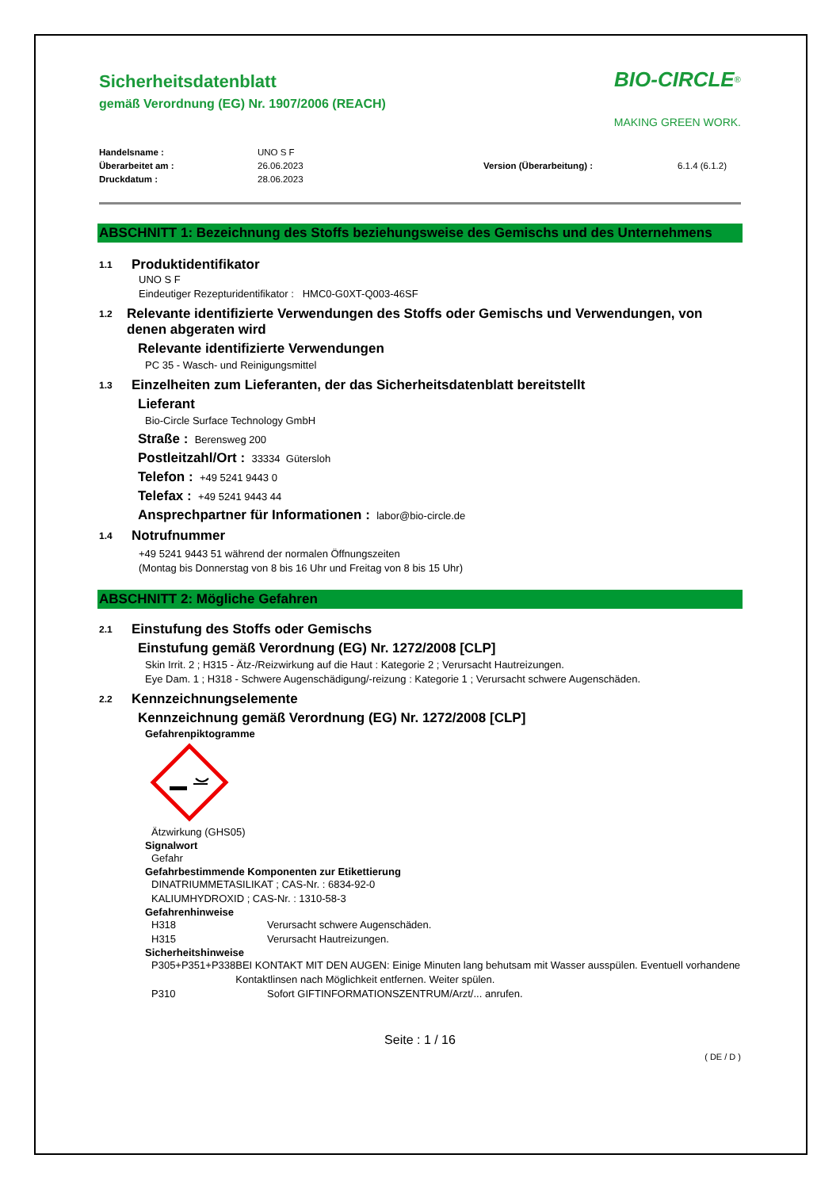Sicherheitsdatenblatt
gemäß Verordnung (EG) Nr. 1907/2006 (REACH)
BIO-CIRCLE<sup>®</sup>
MAKING GREEN WORK.
Handelsname : UNO S F Überarbeitet am : 26.06.2023 Version (Überarbeitung) : 6.1.4 (6.1.2) Druckdatum : 28.06.2023
ABSCHNITT 1: Bezeichnung des Stoffs beziehungsweise des Gemischs und des Unternehmens
1.1 Produktidentifikator
UNO S F
Eindeutiger Rezepturidentifikator : HMC0-G0XT-Q003-46SF
1.2 Relevante identifizierte Verwendungen des Stoffs oder Gemischs und Verwendungen, von denen abgeraten wird
Relevante identifizierte Verwendungen
PC 35 - Wasch- und Reinigungsmittel
1.3 Einzelheiten zum Lieferanten, der das Sicherheitsdatenblatt bereitstellt
Lieferant
Bio-Circle Surface Technology GmbH
Straße : Berensweg 200
Postleitzahl/Ort : 33334 Gütersloh
Telefon : +49 5241 9443 0
Telefax : +49 5241 9443 44
Ansprechpartner für Informationen : labor@bio-circle.de
1.4 Notrufnummer
+49 5241 9443 51 während der normalen Öffnungszeiten
(Montag bis Donnerstag von 8 bis 16 Uhr und Freitag von 8 bis 15 Uhr)
ABSCHNITT 2: Mögliche Gefahren
2.1 Einstufung des Stoffs oder Gemischs
Einstufung gemäß Verordnung (EG) Nr. 1272/2008 [CLP]
Skin Irrit. 2 ; H315 - Ätz-/Reizwirkung auf die Haut : Kategorie 2 ; Verursacht Hautreizungen.
Eye Dam. 1 ; H318 - Schwere Augenschädigung/-reizung : Kategorie 1 ; Verursacht schwere Augenschäden.
2.2 Kennzeichnungselemente
Kennzeichnung gemäß Verordnung (EG) Nr. 1272/2008 [CLP]
Gefahrenpiktogramme
Ätzwirkung (GHS05)
Signalwort
Gefahr
Gefahrbestimmende Komponenten zur Etikettierung
DINATRIUMMETASILIKAT ; CAS-Nr. : 6834-92-0
KALIUMHYDROXID ; CAS-Nr. : 1310-58-3
Gefahrenhinweise
H318 Verursacht schwere Augenschäden.
H315 Verursacht Hautreizungen.
Sicherheitshinweise
P305+P351+P338 BEI KONTAKT MIT DEN AUGEN: Einige Minuten lang behutsam mit Wasser ausspülen. Eventuell vorhandene Kontaktlinsen nach Möglichkeit entfernen. Weiter spülen.
P310 Sofort GIFTINFORMATIONSZENTRUM/Arzt/... anrufen.
Seite : 1 / 16
( DE / D )